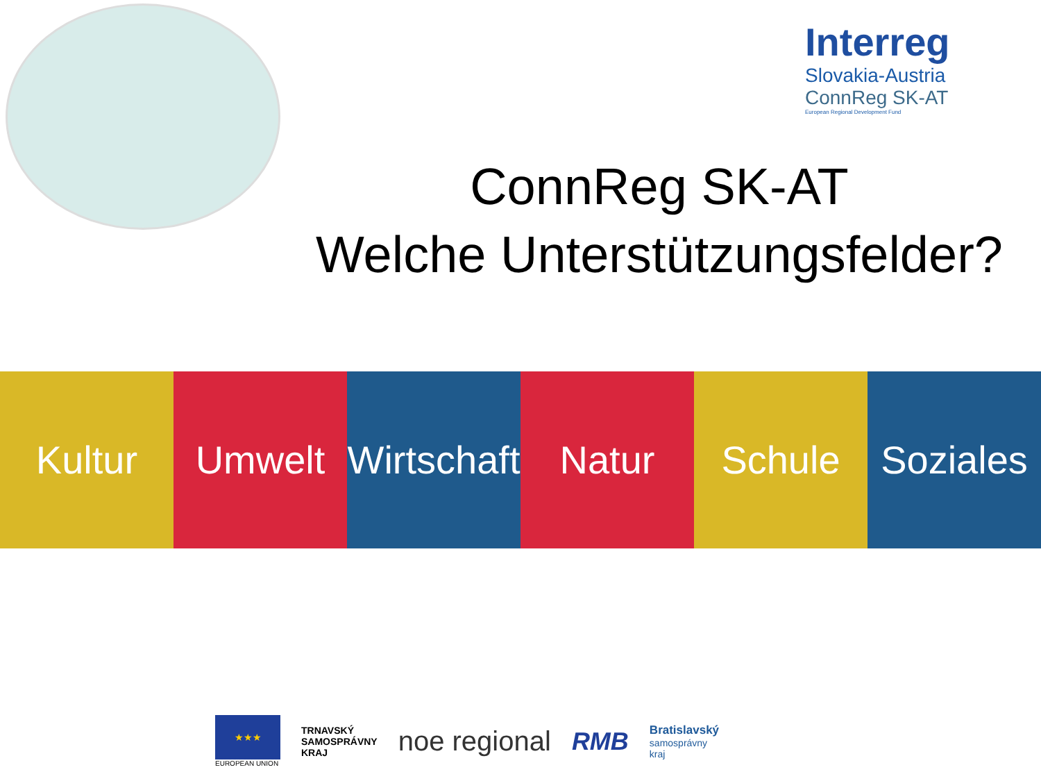Interreg
Slovakia-Austria
ConnReg SK-AT
European Regional Development Fund
ConnReg SK-AT
Welche Unterstützungsfelder?
Kultur Umwelt Wirtschaft Natur Schule Soziales
★★★
EUROPEAN UNION
TRNAVSKÝ
SAMOSPRÁVNY
KRAJ
noe regional RMB
Bratislavský
samosprávny
kraj